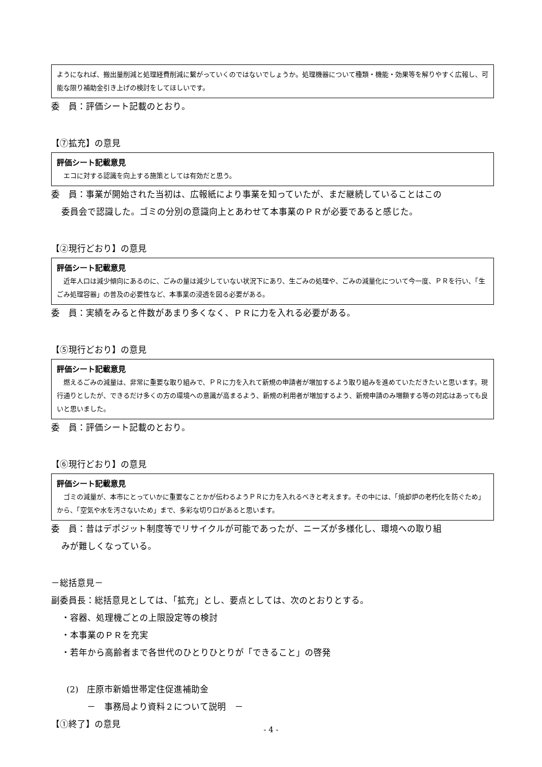ようになれば、搬出量削減と処理経費削減に繋がっていくのではないでしょうか。処理機器について種類・機能・効果等を解りやすく広報し、可能な限り補助金引き上げの検討をしてほしいです。
委　員：評価シート記載のとおり。
【⑦拡充】の意見
評価シート記載意見
　エコに対する認識を向上する施策としては有効だと思う。
委　員：事業が開始された当初は、広報紙により事業を知っていたが、まだ継続していることはこの
委員会で認識した。ゴミの分別の意識向上とあわせて本事業のＰＲが必要であると感じた。
【②現行どおり】の意見
評価シート記載意見
　近年人口は減少傾向にあるのに、ごみの量は減少していない状況下にあり、生ごみの処理や、ごみの減量化について今一度、ＰＲを行い、「生ごみ処理容器」の普及の必要性など、本事業の浸透を図る必要がある。
委　員：実績をみると件数があまり多くなく、ＰＲに力を入れる必要がある。
【⑤現行どおり】の意見
評価シート記載意見
　燃えるごみの減量は、非常に重要な取り組みで、ＰＲに力を入れて新規の申請者が増加するよう取り組みを進めていただきたいと思います。現行通りとしたが、できるだけ多くの方の環境への意識が高まるよう、新規の利用者が増加するよう、新規申請のみ増額する等の対応はあっても良いと思いました。
委　員：評価シート記載のとおり。
【⑥現行どおり】の意見
評価シート記載意見
　ゴミの減量が、本市にとっていかに重要なことかが伝わるようＰＲに力を入れるべきと考えます。その中には、「焼却炉の老朽化を防ぐため」から、「空気や水を汚さないため」まで、多彩な切り口があると思います。
委　員：昔はデポジット制度等でリサイクルが可能であったが、ニーズが多様化し、環境への取り組
みが難しくなっている。
－総括意見－
副委員長：総括意見としては、「拡充」とし、要点としては、次のとおりとする。
・容器、処理機ごとの上限設定等の検討
・本事業のＰＲを充実
・若年から高齢者まで各世代のひとりひとりが「できること」の啓発
(2)　庄原市新婚世帯定住促進補助金
－　事務局より資料２について説明　－
【①終了】の意見
- 4 -